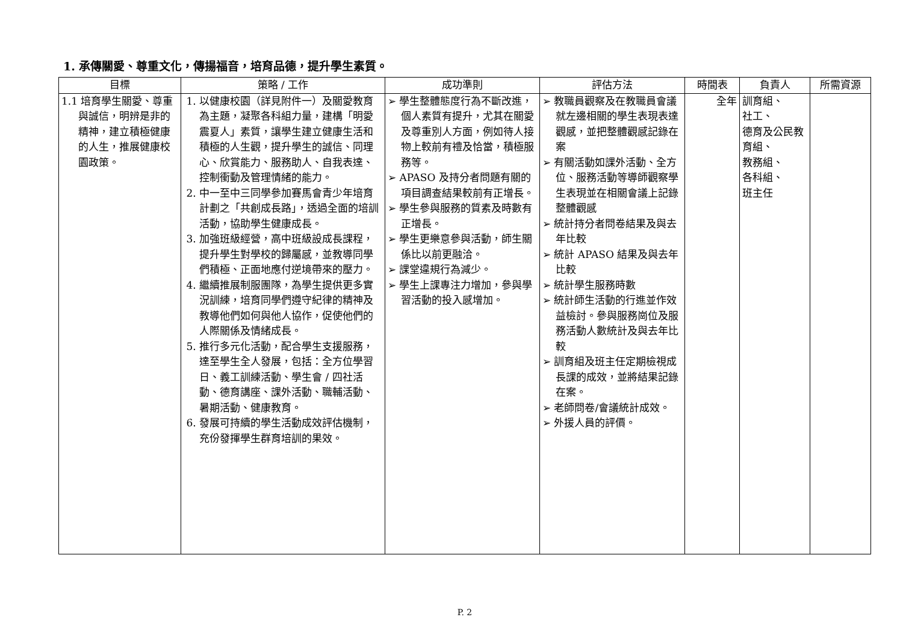1. 承傳關愛、尊重文化，傳揚福音，培育品德，提升學生素質。
| 目標 | 策略 / 工作 | 成功準則 | 評估方法 | 時間表 | 負責人 | 所需資源 |
| --- | --- | --- | --- | --- | --- | --- |
| 1.1 培育學生關愛、尊重與誠信，明辨是非的精神，建立積極健康的人生，推展健康校園政策。 | 1. 以健康校園（詳見附件一）及關愛教育為主題，凝聚各科組力量，建構「明愛震夏人」素質，讓學生建立健康生活和積極的人生觀，提升學生的誠信、同理心、欣賞能力、服務助人、自我表達、控制衝動及管理情緒的能力。 2. 中一至中三同學參加賽馬會青少年培育計劃之「共創成長路」，透過全面的培訓活動，協助學生健康成長。 3. 加強班級經營，高中班級設成長課程，提升學生對學校的歸屬感，並教導同學們積極、正面地應付逆境帶來的壓力。 4. 繼續推展制服團隊，為學生提供更多實況訓練，培育同學們遵守紀律的精神及教導他們如何與他人協作，促使他們的人際關係及情緒成長。 5. 推行多元化活動，配合學生支援服務，達至學生全人發展，包括：全方位學習日、義工訓練活動、學生會 / 四社活動、德育講座、課外活動、職輔活動、暑期活動、健康教育。 6. 發展可持續的學生活動成效評估機制，充份發揮學生群育培訓的果效。 | ➢ 學生整體態度行為不斷改進，個人素質有提升，尤其在關愛及尊重別人方面，例如待人接物上較前有禮及恰當，積極服務等。 ➢ APASO 及持分者問題有關的項目調查結果較前有正增長。 ➢ 學生參與服務的質素及時數有正增長。 ➢ 學生更樂意參與活動，師生關係比以前更融洽。 ➢ 課堂違規行為減少。 ➢ 學生上課專注力增加，參與學習活動的投入感增加。 | ➢ 教職員觀察及在教職員會議就左邊相關的學生表現表達觀感，並把整體觀感記錄在案 ➢ 有關活動如課外活動、全方位、服務活動等導師觀察學生表現並在相關會議上記錄整體觀感 ➢ 統計持分者問卷結果及與去年比較 ➢ 統計 APASO 結果及與去年比較 ➢ 統計學生服務時數 ➢ 統計師生活動的行進並作效益檢討。參與服務崗位及服務活動人數統計及與去年比較 ➢ 訓育組及班主任定期檢視成長課的成效，並將結果記錄在案。 ➢ 老師問卷/會議統計成效。 ➢ 外援人員的評價。 | 全年 | 訓育組、 社工、 德育及公民教育組、 教務組、 各科組、 班主任 | |
P. 2